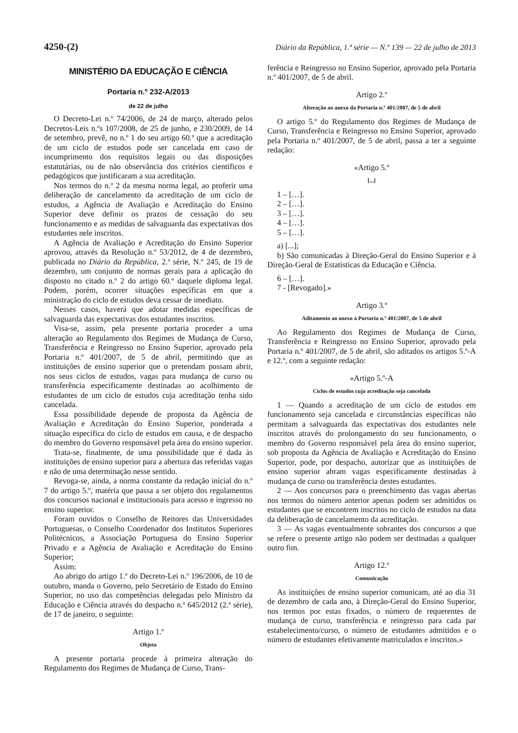4250-(2) Diário da República, 1.ª série — N.º 139 — 22 de julho de 2013
MINISTÉRIO DA EDUCAÇÃO E CIÊNCIA
Portaria n.º 232-A/2013
de 22 de julho
O Decreto-Lei n.º 74/2006, de 24 de março, alterado pelos Decretos-Leis n.ºs 107/2008, de 25 de junho, e 230/2009, de 14 de setembro, prevê, no n.º 1 do seu artigo 60.º que a acreditação de um ciclo de estudos pode ser cancelada em caso de incumprimento dos requisitos legais ou das disposições estatutárias, ou de não observância dos critérios científicos e pedagógicos que justificaram a sua acreditação.
Nos termos do n.º 2 da mesma norma legal, ao proferir uma deliberação de cancelamento da acreditação de um ciclo de estudos, a Agência de Avaliação e Acreditação do Ensino Superior deve definir os prazos de cessação do seu funcionamento e as medidas de salvaguarda das expectativas dos estudantes nele inscritos.
A Agência de Avaliação e Acreditação do Ensino Superior aprovou, através da Resolução n.º 53/2012, de 4 de dezembro, publicada no Diário da República, 2.ª série, N.º 245, de 19 de dezembro, um conjunto de normas gerais para a aplicação do disposto no citado n.º 2 do artigo 60.º daquele diploma legal. Podem, porém, ocorrer situações específicas em que a ministração do ciclo de estudos deva cessar de imediato.
Nesses casos, haverá que adotar medidas específicas de salvaguarda das expectativas dos estudantes inscritos.
Visa-se, assim, pela presente portaria proceder a uma alteração ao Regulamento dos Regimes de Mudança de Curso, Transferência e Reingresso no Ensino Superior, aprovado pela Portaria n.º 401/2007, de 5 de abril, permitindo que as instituições de ensino superior que o pretendam possam abrir, nos seus ciclos de estudos, vagas para mudança de curso ou transferência especificamente destinadas ao acolhimento de estudantes de um ciclo de estudos cuja acreditação tenha sido cancelada.
Essa possibilidade depende de proposta da Agência de Avaliação e Acreditação do Ensino Superior, ponderada a situação específica do ciclo de estudos em causa, e de despacho do membro do Governo responsável pela área do ensino superior.
Trata-se, finalmente, de uma possibilidade que é dada às instituições de ensino superior para a abertura das referidas vagas e não de uma determinação nesse sentido.
Revoga-se, ainda, a norma constante da redação inicial do n.º 7 do artigo 5.º, matéria que passa a ser objeto dos regulamentos dos concursos nacional e institucionais para acesso e ingresso no ensino superior.
Foram ouvidos o Conselho de Reitores das Universidades Portuguesas, o Conselho Coordenador dos Institutos Superiores Politécnicos, a Associação Portuguesa do Ensino Superior Privado e a Agência de Avaliação e Acreditação do Ensino Superior;
Assim:
Ao abrigo do artigo 1.º do Decreto-Lei n.º 196/2006, de 10 de outubro, manda o Governo, pelo Secretário de Estado do Ensino Superior, no uso das competências delegadas pelo Ministro da Educação e Ciência através do despacho n.º 645/2012 (2.ª série), de 17 de janeiro, o seguinte:
Artigo 1.º
Objeto
A presente portaria procede à primeira alteração do Regulamento dos Regimes de Mudança de Curso, Trans-
ferência e Reingresso no Ensino Superior, aprovado pela Portaria n.º 401/2007, de 5 de abril.
Artigo 2.º
Alteração ao anexo da Portaria n.º 401/2007, de 5 de abril
O artigo 5.º do Regulamento dos Regimes de Mudança de Curso, Transferência e Reingresso no Ensino Superior, aprovado pela Portaria n.º 401/2007, de 5 de abril, passa a ter a seguinte redação:
«Artigo 5.º
[...]
1 – […].
2 – […].
3 – […].
4 – […].
5 – […].
a) [...];
b) São comunicadas à Direção-Geral do Ensino Superior e à Direção-Geral de Estatísticas da Educação e Ciência.
6 – […].
7 - [Revogado].»
Artigo 3.º
Aditamento ao anexo à Portaria n.º 401/2007, de 5 de abril
Ao Regulamento dos Regimes de Mudança de Curso, Transferência e Reingresso no Ensino Superior, aprovado pela Portaria n.º 401/2007, de 5 de abril, são aditados os artigos 5.º-A e 12.º, com a seguinte redação:
«Artigo 5.º-A
Ciclos de estudos cuja acreditação seja cancelada
1 — Quando a acreditação de um ciclo de estudos em funcionamento seja cancelada e circunstâncias específicas não permitam a salvaguarda das expectativas dos estudantes nele inscritos através do prolongamento do seu funcionamento, o membro do Governo responsável pela área do ensino superior, sob proposta da Agência de Avaliação e Acreditação do Ensino Superior, pode, por despacho, autorizar que as instituições de ensino superior abram vagas especificamente destinadas à mudança de curso ou transferência destes estudantes.
2 — Aos concursos para o preenchimento das vagas abertas nos termos do número anterior apenas podem ser admitidos os estudantes que se encontrem inscritos no ciclo de estudos na data da deliberação de cancelamento da acreditação.
3 — As vagas eventualmente sobrantes dos concursos a que se refere o presente artigo não podem ser destinadas a qualquer outro fim.
Artigo 12.º
Comunicação
As instituições de ensino superior comunicam, até ao dia 31 de dezembro de cada ano, à Direção-Geral do Ensino Superior, nos termos por estas fixados, o número de requerentes de mudança de curso, transferência e reingresso para cada par estabelecimento/curso, o número de estudantes admitidos e o número de estudantes efetivamente matriculados e inscritos.»